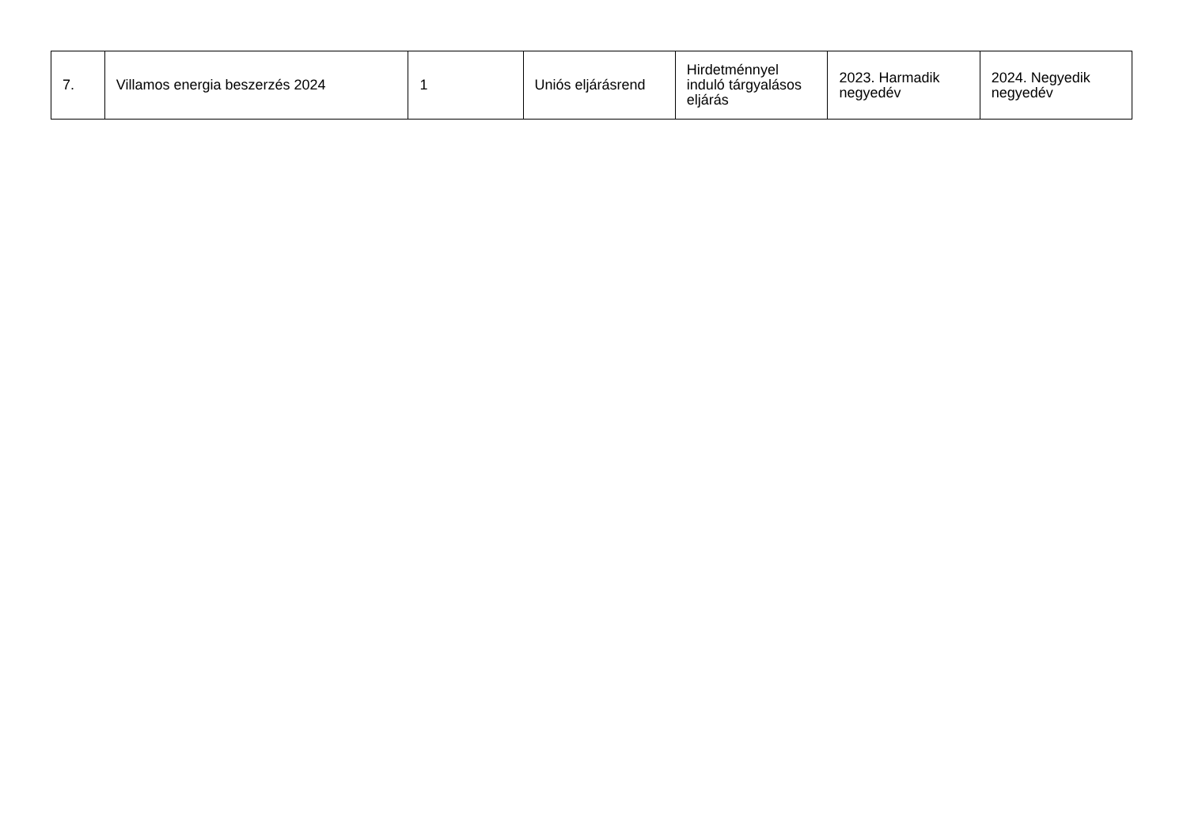| 7. | Villamos energia beszerzés 2024 | 1 | Uniós eljárásrend | Hirdetménnyel induló tárgyalásos eljárás | 2023. Harmadik negyedév | 2024. Negyedik negyedév |